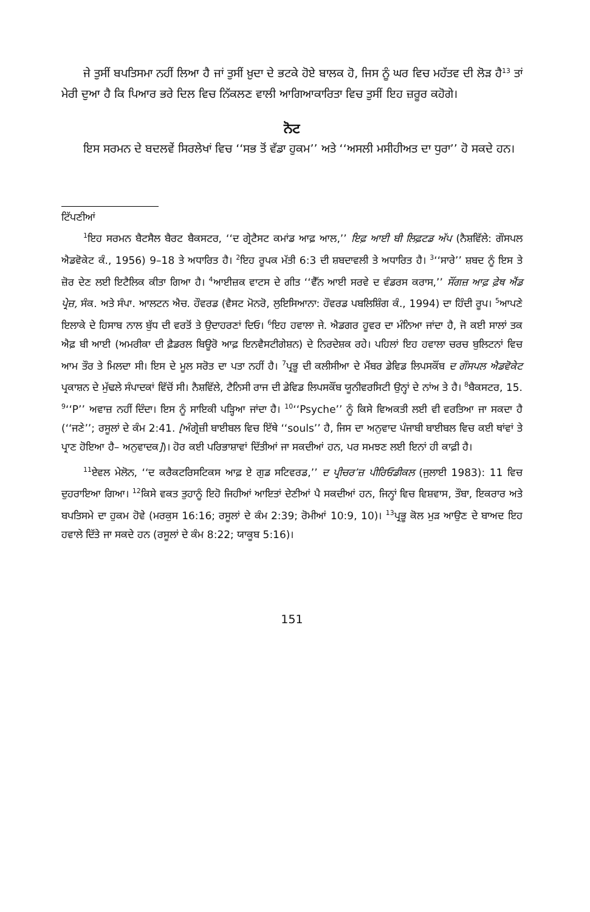ਜੇ ਤੁਸੀਂ ਬਪਤਿਸਮਾ ਨਹੀਂ ਲਿਆ ਹੈ ਜਾਂ ਤੁਸੀਂ ਖ਼ੁਦਾ ਦੇ ਭਟਕੇ ਹੋਏ ਬਾਲਕ ਹੋ, ਜਿਸ ਨੂੰ ਘਰ ਵਿਚ ਮਹੱਤਵ ਦੀ ਲੋੜ ਹੈ<sup>13</sup> ਤਾਂ ਮੇਰੀ ਦੁਆ ਹੈ ਕਿ ਪਿਆਰ ਭਰੇ ਦਿਲ ਵਿਚ ਨਿੱਕਲਣ ਵਾਲੀ ਆਗਿਆਕਾਰਿਤਾ ਵਿਚ ਤੁਸੀਂ ਇਹ ਜ਼ਰੂਰ ਕਹੋਗੇ।
ਨੋਟ
ਇਸ ਸਰਮਨ ਦੇ ਬਦਲਵੇਂ ਸਿਰਲੇਖਾਂ ਵਿਚ ‘‘ਸਭ ਤੋਂ ਵੱਡਾ ਹੁਕਮ’’ ਅਤੇ ‘‘ਅਸਲੀ ਮਸੀਹੀਅਤ ਦਾ ਧੁਰਾ’’ ਹੋ ਸਕਦੇ ਹਨ।
ਟਿੱਪਣੀਆਂ
<sup>1</sup> ਇਹ ਸਰਮਨ ਬੈਟਸੈਲ ਬੈਰਟ ਬੈਕਸਟਰ, ‘‘ਦ ਗ੍ਰੇਟੈਸਟ ਕਮਾਂਡ ਆਫ਼ ਆਲ,’’ ਇਫ਼ ਆਈ ਬੀ ਲਿਫ਼ਟਡ ਅੱਪ (ਨੈਸ਼ਵਿੱਲੇ: ਗੌਸਪਲ ਐਡਵੋਕੇਟ ਕੰ., 1956) 9–18 ਤੇ ਅਧਾਰਿਤ ਹੈ। <sup>2</sup>ਇਹ ਰੂਪਕ ਮੱਤੀ 6:3 ਦੀ ਸ਼ਬਦਾਵਲੀ ਤੇ ਅਧਾਰਿਤ ਹੈ। <sup>3</sup>‘‘ਸਾਰੇ’’ ਸ਼ਬਦ ਨੂੰ ਇਸ ਤੇ ਜ਼ੋਰ ਦੇਣ ਲਈ ਇਟੈਲਿਕ ਕੀਤਾ ਗਿਆ ਹੈ। <sup>4</sup>ਆਈਜ਼ਕ ਵਾਟਸ ਦੇ ਗੀਤ ‘‘ਵੈੱਨ ਆਈ ਸਰਵੇ ਦ ਵੰਡਰਸ ਕਰਾਸ,’’ ਸੌਂਗਜ਼ ਆਫ਼ ਫ਼ੇਥ ਐਂਡ ਪ੍ਰੇਜ਼, ਸੰਕ. ਅਤੇ ਸੰਪਾ. ਆਲਟਨ ਐਚ. ਹੌਵਰਡ (ਵੈਸਟ ਮੋਨਰੋ, ਲੁਇਸਿਆਨਾ: ਹੌਵਰਡ ਪਬਲਿਸ਼ਿੰਗ ਕੰ., 1994) ਦਾ ਹਿੰਦੀ ਰੂਪ। <sup>5</sup>ਆਪਣੇ ਇਲਾਕੇ ਦੇ ਹਿਸਾਬ ਨਾਲ ਬੁੱਧ ਦੀ ਵਰਤੋਂ ਤੇ ਉਦਾਹਰਣਾਂ ਦਿਓ। <sup>6</sup>ਇਹ ਹਵਾਲਾ ਜੇ. ਐਡਗਰ ਹੂਵਰ ਦਾ ਮੰਨਿਆ ਜਾਂਦਾ ਹੈ, ਜੋ ਕਈ ਸਾਲਾਂ ਤਕ ਐਫ਼ ਬੀ ਆਈ (ਅਮਰੀਕਾ ਦੀ ਫ਼ੈਡਰਲ ਬਿਊਰੋ ਆਫ਼ ਇਨਵੈਸਟੀਗੇਸ਼ਨ) ਦੇ ਨਿਰਦੇਸ਼ਕ ਰਹੇ। ਪਹਿਲਾਂ ਇਹ ਹਵਾਲਾ ਚਰਚ ਬੁਲਿਟਨਾਂ ਵਿਚ ਆਮ ਤੌਰ ਤੇ ਮਿਲਦਾ ਸੀ। ਇਸ ਦੇ ਮੂਲ ਸਰੋਤ ਦਾ ਪਤਾ ਨਹੀਂ ਹੈ। <sup>7</sup>ਪ੍ਰਭੂ ਦੀ ਕਲੀਸੀਆ ਦੇ ਮੈਂਬਰ ਡੇਵਿਡ ਲਿਪਸਕੌਂਬ ਦ ਗੌਸਪਲ ਐਡਵੋਕੇਟ ਪ੍ਰਕਾਸ਼ਨ ਦੇ ਮੁੱਢਲੇ ਸੰਪਾਦਕਾਂ ਵਿੱਚੋਂ ਸੀ। ਨੈਸ਼ਵਿੱਲੇ, ਟੈਨਿਸੀ ਰਾਜ ਦੀ ਡੇਵਿਡ ਲਿਪਸਕੌਂਬ ਯੂਨੀਵਰਸਿਟੀ ਉਨ੍ਹਾਂ ਦੇ ਨਾਂਅ ਤੇ ਹੈ। <sup>8</sup>ਬੈਕਸਟਰ, 15. <sup>9</sup>‘‘P’’ ਅਵਾਜ਼ ਨਹੀਂ ਦਿੰਦਾ। ਇਸ ਨੂੰ ਸਾਇਕੀ ਪੜ੍ਹਿਆ ਜਾਂਦਾ ਹੈ। <sup>10</sup>‘‘Psyche’’ ਨੂੰ ਕਿਸੇ ਵਿਅਕਤੀ ਲਈ ਵੀ ਵਰਤਿਆ ਜਾ ਸਕਦਾ ਹੈ (‘‘ਜਣੇ’’; ਰਸੂਲਾਂ ਦੇ ਕੰਮ 2:41. [ਅੰਗ੍ਰੇਜ਼ੀ ਬਾਈਬਲ ਵਿਚ ਇੱਥੇ ‘‘souls’’ ਹੈ, ਜਿਸ ਦਾ ਅਨੁਵਾਦ ਪੰਜਾਬੀ ਬਾਈਬਲ ਵਿਚ ਕਈ ਥਾਂਵਾਂ ਤੇ ਪ੍ਰਾਣ ਹੋਇਆ ਹੈ– ਅਨੁਵਾਦਕ])। ਹੋਰ ਕਈ ਪਰਿਭਾਸ਼ਾਵਾਂ ਦਿੱਤੀਆਂ ਜਾ ਸਕਦੀਆਂ ਹਨ, ਪਰ ਸਮਝਣ ਲਈ ਇਨਾਂ ਹੀ ਕਾਫ਼ੀ ਹੈ।
<sup>11</sup> ਏਵਲ ਮੇਲੋਨ, ‘‘ਦ ਕਰੈਕਟਰਿਸਟਿਕਸ ਆਫ਼ ਏ ਗੁਡ ਸਟਿਵਰਡ,’’ ਦ ਪ੍ਰੀਚਰ’ਜ਼ ਪੀਰਿਓਡੀਕਲ (ਜੁਲਾਈ 1983): 11 ਵਿਚ ਦੁਹਰਾਇਆ ਗਿਆ। <sup>12</sup>ਕਿਸੇ ਵਕਤ ਤੁਹਾਨੂੰ ਇਹੋ ਜਿਹੀਆਂ ਆਇਤਾਂ ਦੇਣੀਆਂ ਪੈ ਸਕਦੀਆਂ ਹਨ, ਜਿਨ੍ਹਾਂ ਵਿਚ ਵਿਸ਼ਵਾਸ, ਤੌਬਾ, ਇਕਰਾਰ ਅਤੇ ਬਪਤਿਸਮੇ ਦਾ ਹੁਕਮ ਹੋਵੇ (ਮਰਕੁਸ 16:16; ਰਸੂਲਾਂ ਦੇ ਕੰਮ 2:39; ਰੋਮੀਆਂ 10:9, 10)। <sup>13</sup>ਪ੍ਰਭੂ ਕੋਲ ਮੁੜ ਆਉਣ ਦੇ ਬਾਅਦ ਇਹ ਹਵਾਲੇ ਦਿੱਤੇ ਜਾ ਸਕਦੇ ਹਨ (ਰਸੂਲਾਂ ਦੇ ਕੰਮ 8:22; ਯਾਕੂਬ 5:16)।
151